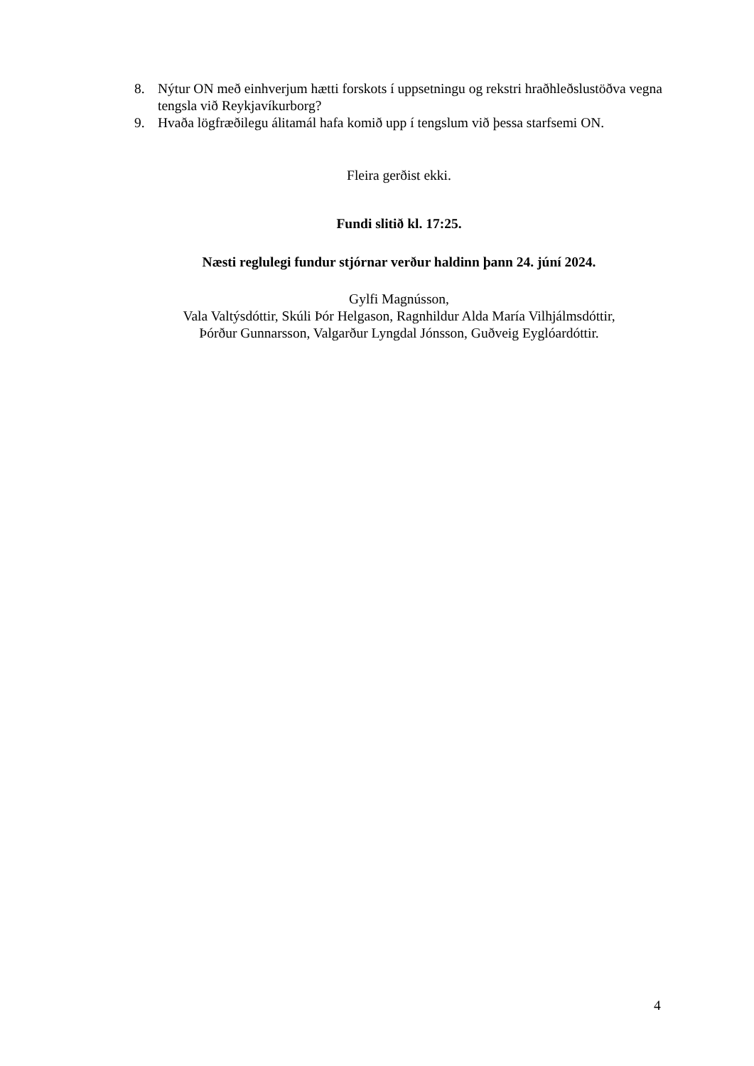8. Nýtur ON með einhverjum hætti forskots í uppsetningu og rekstri hraðhleðslustöðva vegna tengsla við Reykjavíkurborg?
9. Hvaða lögfræðilegu álitamál hafa komið upp í tengslum við þessa starfsemi ON.
Fleira gerðist ekki.
Fundi slitið kl. 17:25.
Næsti reglulegi fundur stjórnar verður haldinn þann 24. júní 2024.
Gylfi Magnússon,
Vala Valtýsdóttir, Skúli Þór Helgason, Ragnhildur Alda María Vilhjálmsdóttir,
Þórður Gunnarsson, Valgarður Lyngdal Jónsson, Guðveig Eyglóardóttir.
4